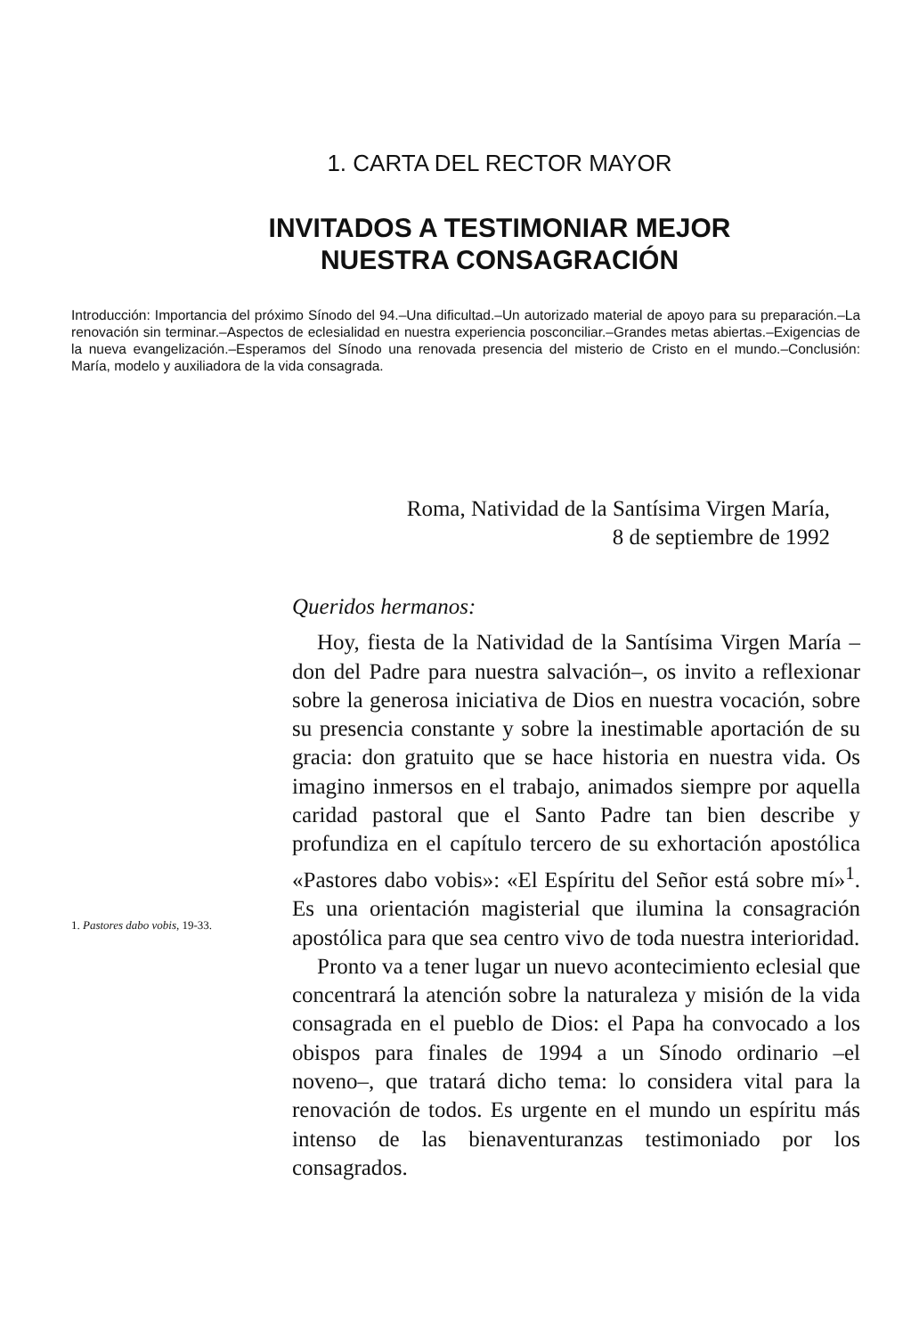1. CARTA DEL RECTOR MAYOR
INVITADOS A TESTIMONIAR MEJOR
NUESTRA CONSAGRACIÓN
Introducción: Importancia del próximo Sínodo del 94.–Una dificultad.–Un autorizado material de apoyo para su preparación.–La renovación sin terminar.–Aspectos de eclesialidad en nuestra experiencia posconciliar.–Grandes metas abiertas.–Exigencias de la nueva evangelización.–Esperamos del Sínodo una renovada presencia del misterio de Cristo en el mundo.–Conclusión: María, modelo y auxiliadora de la vida consagrada.
Roma, Natividad de la Santísima Virgen María,
8 de septiembre de 1992
Queridos hermanos:
Hoy, fiesta de la Natividad de la Santísima Virgen María –don del Padre para nuestra salvación–, os invito a reflexionar sobre la generosa iniciativa de Dios en nuestra vocación, sobre su presencia constante y sobre la inestimable aportación de su gracia: don gratuito que se hace historia en nuestra vida. Os imagino inmersos en el trabajo, animados siempre por aquella caridad pastoral que el Santo Padre tan bien describe y profundiza en el capítulo tercero de su exhortación apostólica «Pastores dabo vobis»: «El Espíritu del Señor está sobre mí»<sup>1</sup>. Es una orientación magisterial que ilumina la consagración apostólica para que sea centro vivo de toda nuestra interioridad.
Pronto va a tener lugar un nuevo acontecimiento eclesial que concentrará la atención sobre la naturaleza y misión de la vida consagrada en el pueblo de Dios: el Papa ha convocado a los obispos para finales de 1994 a un Sínodo ordinario –el noveno–, que tratará dicho tema: lo considera vital para la renovación de todos. Es urgente en el mundo un espíritu más intenso de las bienaventuranzas testimoniado por los consagrados.
1. Pastores dabo vobis, 19-33.